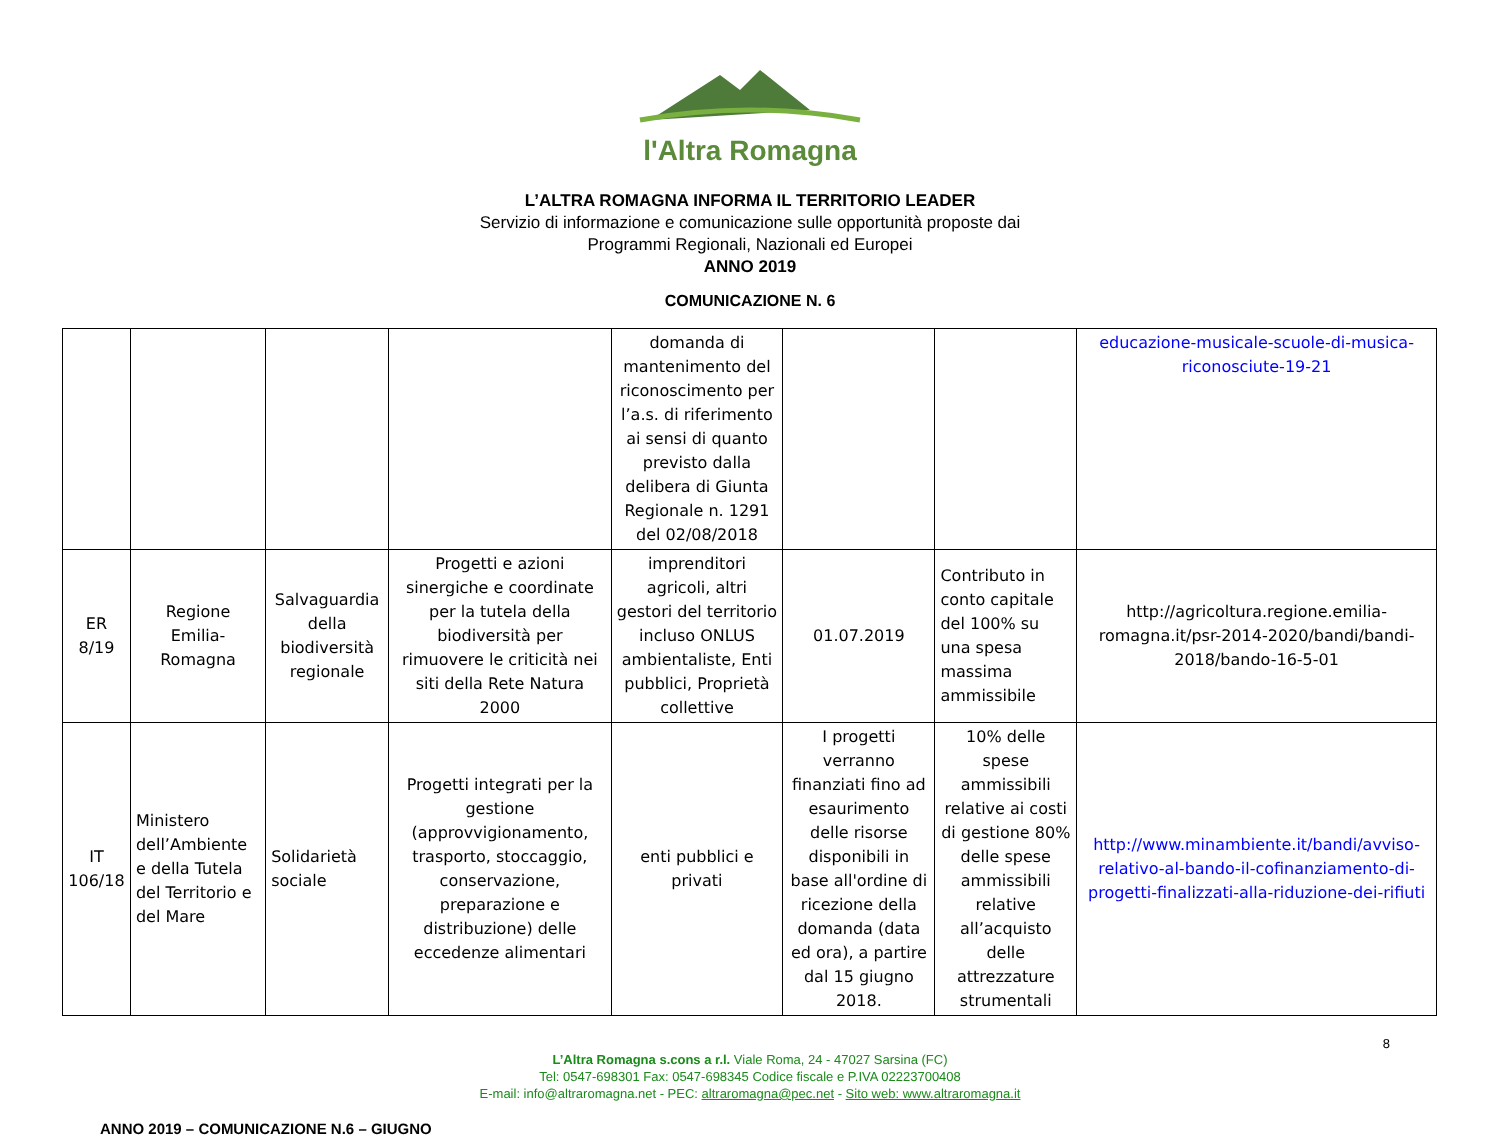l'Altra Romagna
L’ALTRA ROMAGNA INFORMA IL TERRITORIO LEADER
Servizio di informazione e comunicazione sulle opportunità proposte dai
Programmi Regionali, Nazionali ed Europei
ANNO 2019
COMUNICAZIONE N. 6
| | | | | domanda di mantenimento del riconoscimento per l’a.s. di riferimento ai sensi di quanto previsto dalla delibera di Giunta Regionale n. 1291 del 02/08/2018 | | | educazione-musicale-scuole-di-musica-riconosciute-19-21 |
| ER 8/19 | Regione Emilia-Romagna | Salvaguardia della biodiversità regionale | Progetti e azioni sinergiche e coordinate per la tutela della biodiversità per rimuovere le criticità nei siti della Rete Natura 2000 | imprenditori agricoli, altri gestori del territorio incluso ONLUS ambientaliste, Enti pubblici, Proprietà collettive | 01.07.2019 | Contributo in conto capitale del 100% su una spesa massima ammissibile | http://agricoltura.regione.emilia-romagna.it/psr-2014-2020/bandi/bandi-2018/bando-16-5-01 |
| IT 106/18 | Ministero dell’Ambiente e della Tutela del Territorio e del Mare | Solidarietà sociale | Progetti integrati per la gestione (approvvigionamento, trasporto, stoccaggio, conservazione, preparazione e distribuzione) delle eccedenze alimentari | enti pubblici e privati | I progetti verranno finanziati fino ad esaurimento delle risorse disponibili in base all'ordine di ricezione della domanda (data ed ora), a partire dal 15 giugno 2018. | 10% delle spese ammissibili relative ai costi di gestione 80% delle spese ammissibili relative all’acquisto delle attrezzature strumentali | http://www.minambiente.it/bandi/avviso-relativo-al-bando-il-cofinanziamento-di-progetti-finalizzati-alla-riduzione-dei-rifiuti |
8
L’Altra Romagna s.cons a r.l. Viale Roma, 24 - 47027 Sarsina (FC)
Tel: 0547-698301 Fax: 0547-698345 Codice fiscale e P.IVA 02223700408
E-mail: info@altraromagna.net - PEC: altraromagna@pec.net - Sito web: www.altraromagna.it
ANNO 2019 – COMUNICAZIONE N.6 – GIUGNO